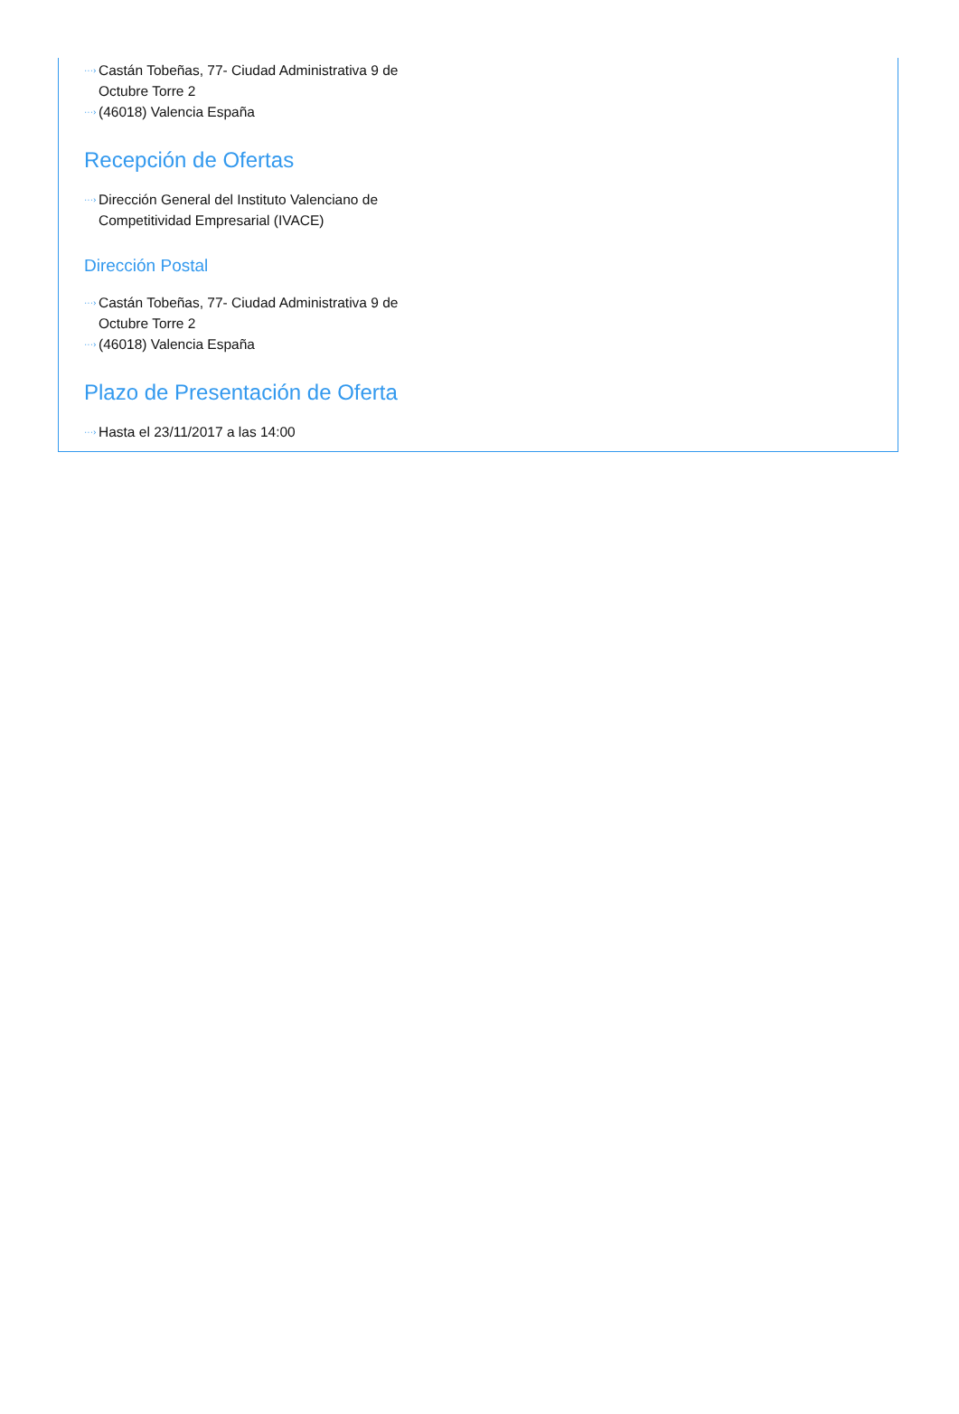···› Castán Tobeñas, 77- Ciudad Administrativa 9 de Octubre Torre 2
···› (46018) Valencia España
Recepción de Ofertas
···› Dirección General del Instituto Valenciano de Competitividad Empresarial (IVACE)
Dirección Postal
···› Castán Tobeñas, 77- Ciudad Administrativa 9 de Octubre Torre 2
···› (46018) Valencia España
Plazo de Presentación de Oferta
···› Hasta el 23/11/2017 a las 14:00